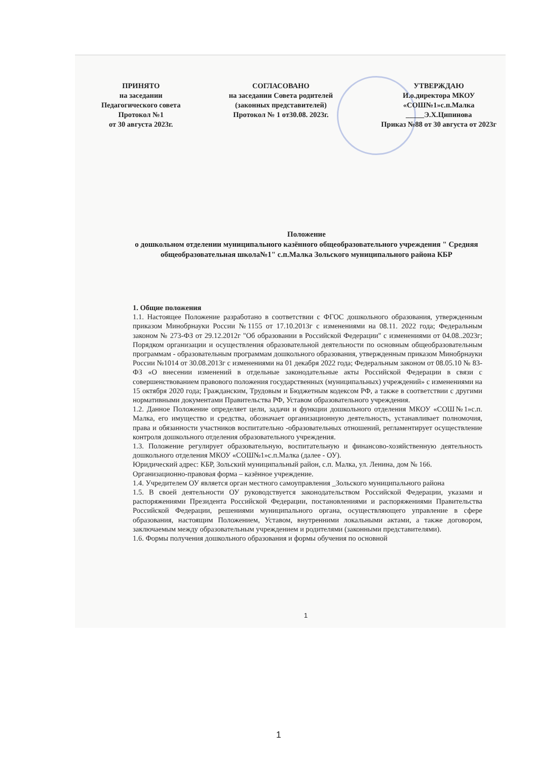ПРИНЯТО
на заседании
Педагогического совета
Протокол №1
от 30 августа 2023г.
СОГЛАСОВАНО
на заседании Совета родителей
(законных представителей)
Протокол № 1 от30.08. 2023г.
УТВЕРЖДАЮ
И.о.директора МКОУ
«СОШ№1»с.п.Малка
_____Э.Х.Ципинова
Приказ №88 от 30 августа от 2023г
Положение
о дошкольном отделении муниципального казённого общеобразовательного учреждения " Средняя общеобразовательная школа№1" с.п.Малка Зольского муниципального района КБР
1. Общие положения
1.1. Настоящее Положение разработано в соответствии с ФГОС дошкольного образования, утвержденным приказом Минобрнауки России №1155 от 17.10.2013г с изменениями на 08.11. 2022 года; Федеральным законом № 273-ФЗ от 29.12.2012г "Об образовании в Российской Федерации" с изменениями от 04.08..2023г; Порядком организации и осуществления образовательной деятельности по основным общеобразовательным программам - образовательным программам дошкольного образования, утвержденным приказом Минобрнауки России №1014 от 30.08.2013г с изменениями на 01 декабря 2022 года; Федеральным законом от 08.05.10 № 83-ФЗ «О внесении изменений в отдельные законодательные акты Российской Федерации в связи с совершенствованием правового положения государственных (муниципальных) учреждений» с изменениями на 15 октября 2020 года; Гражданским, Трудовым и Бюджетным кодексом РФ, а также в соответствии с другими нормативными документами Правительства РФ, Уставом образовательного учреждения.
1.2. Данное Положение определяет цели, задачи и функции дошкольного отделения МКОУ «СОШ№1»с.п. Малка, его имущество и средства, обозначает организационную деятельность, устанавливает полномочия, права и обязанности участников воспитательно -образовательных отношений, регламентирует осуществление контроля дошкольного отделения образовательного учреждения.
1.3. Положение регулирует образовательную, воспитательную и финансово-хозяйственную деятельность дошкольного отделения МКОУ «СОШ№1»с.п.Малка (далее - ОУ).
Юридический адрес: КБР, Зольский муниципальный район, с.п. Малка, ул. Ленина, дом № 166.
Организационно-правовая форма – казённое учреждение.
1.4. Учредителем ОУ является орган местного самоуправления _Зольского муниципального района
1.5. В своей деятельности ОУ руководствуется законодательством Российской Федерации, указами и распоряжениями Президента Российской Федерации, постановлениями и распоряжениями Правительства Российской Федерации, решениями муниципального органа, осуществляющего управление в сфере образования, настоящим Положением, Уставом, внутренними локальными актами, а также договором, заключаемым между образовательным учреждением и родителями (законными представителями).
1.6. Формы получения дошкольного образования и формы обучения по основной
1
1